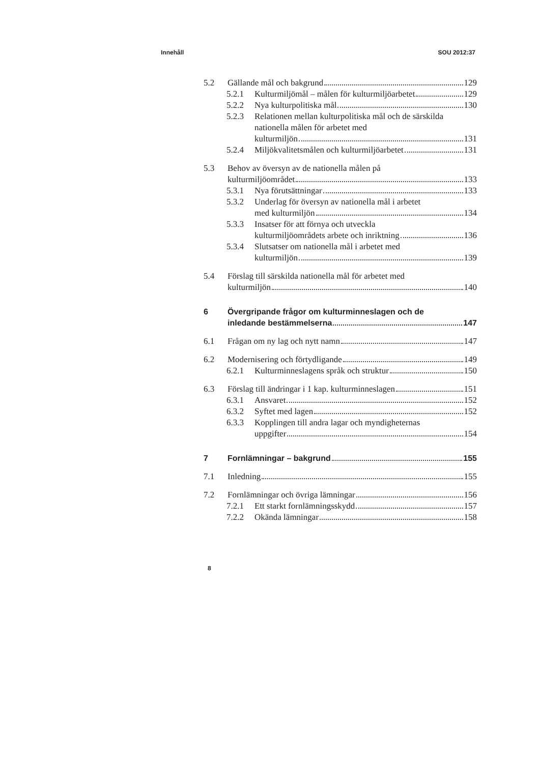Innehåll SOU 2012:37
5.2 Gällande mål och bakgrund 129
5.2.1 Kulturmiljömål – målen för kulturmiljöarbetet 129
5.2.2 Nya kulturpolitiska mål 130
5.2.3 Relationen mellan kulturpolitiska mål och de särskilda nationella målen för arbetet med
kulturmiljön 131
5.2.4 Miljökvalitetsmålen och kulturmiljöarbetet 131
5.3 Behov av översyn av de nationella målen på
kulturmiljöområdet 133
5.3.1 Nya förutsättningar 133
5.3.2 Underlag för översyn av nationella mål i arbetet
med kulturmiljön 134
5.3.3 Insatser för att förnya och utveckla
kulturmiljöområdets arbete och inriktning 136
5.3.4 Slutsatser om nationella mål i arbetet med
kulturmiljön 139
5.4 Förslag till särskilda nationella mål för arbetet med
kulturmiljön 140
6 Övergripande frågor om kulturminneslagen och de
inledande bestämmelserna 147
6.1 Frågan om ny lag och nytt namn 147
6.2 Modernisering och förtydligande 149
6.2.1 Kulturminneslagens språk och struktur 150
6.3 Förslag till ändringar i 1 kap. kulturminneslagen 151
6.3.1 Ansvaret 152
6.3.2 Syftet med lagen 152
6.3.3 Kopplingen till andra lagar och myndigheternas
uppgifter 154
7 Fornlämningar – bakgrund 155
7.1 Inledning 155
7.2 Fornlämningar och övriga lämningar 156
7.2.1 Ett starkt fornlämningsskydd 157
7.2.2 Okända lämningar 158
8